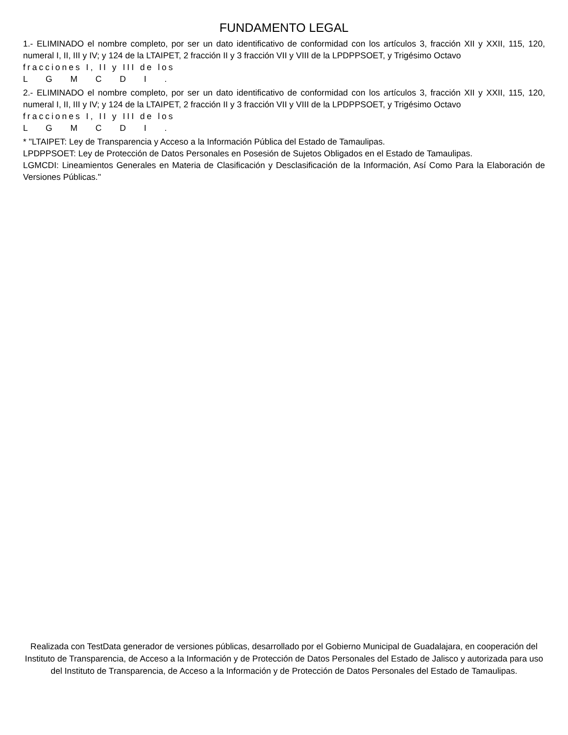FUNDAMENTO LEGAL
1.- ELIMINADO el nombre completo, por ser un dato identificativo de conformidad con los artículos 3, fracción XII y XXII, 115, 120, numeral I, II, III y IV; y 124 de la LTAIPET, 2 fracción II y 3 fracción VII y VIII de la LPDPPSOET, y Trigésimo Octavo
fracciones I, II y III de los
L G M C D I .
2.- ELIMINADO el nombre completo, por ser un dato identificativo de conformidad con los artículos 3, fracción XII y XXII, 115, 120, numeral I, II, III y IV; y 124 de la LTAIPET, 2 fracción II y 3 fracción VII y VIII de la LPDPPSOET, y Trigésimo Octavo
fracciones I, II y III de los
L G M C D I .
* "LTAIPET: Ley de Transparencia y Acceso a la Información Pública del Estado de Tamaulipas.
LPDPPSOET: Ley de Protección de Datos Personales en Posesión de Sujetos Obligados en el Estado de Tamaulipas.
LGMCDI: Lineamientos Generales en Materia de Clasificación y Desclasificación de la Información, Así Como Para la Elaboración de Versiones Públicas."
Realizada con TestData generador de versiones públicas, desarrollado por el Gobierno Municipal de Guadalajara, en cooperación del Instituto de Transparencia, de Acceso a la Información y de Protección de Datos Personales del Estado de Jalisco y autorizada para uso del Instituto de Transparencia, de Acceso a la Información y de Protección de Datos Personales del Estado de Tamaulipas.